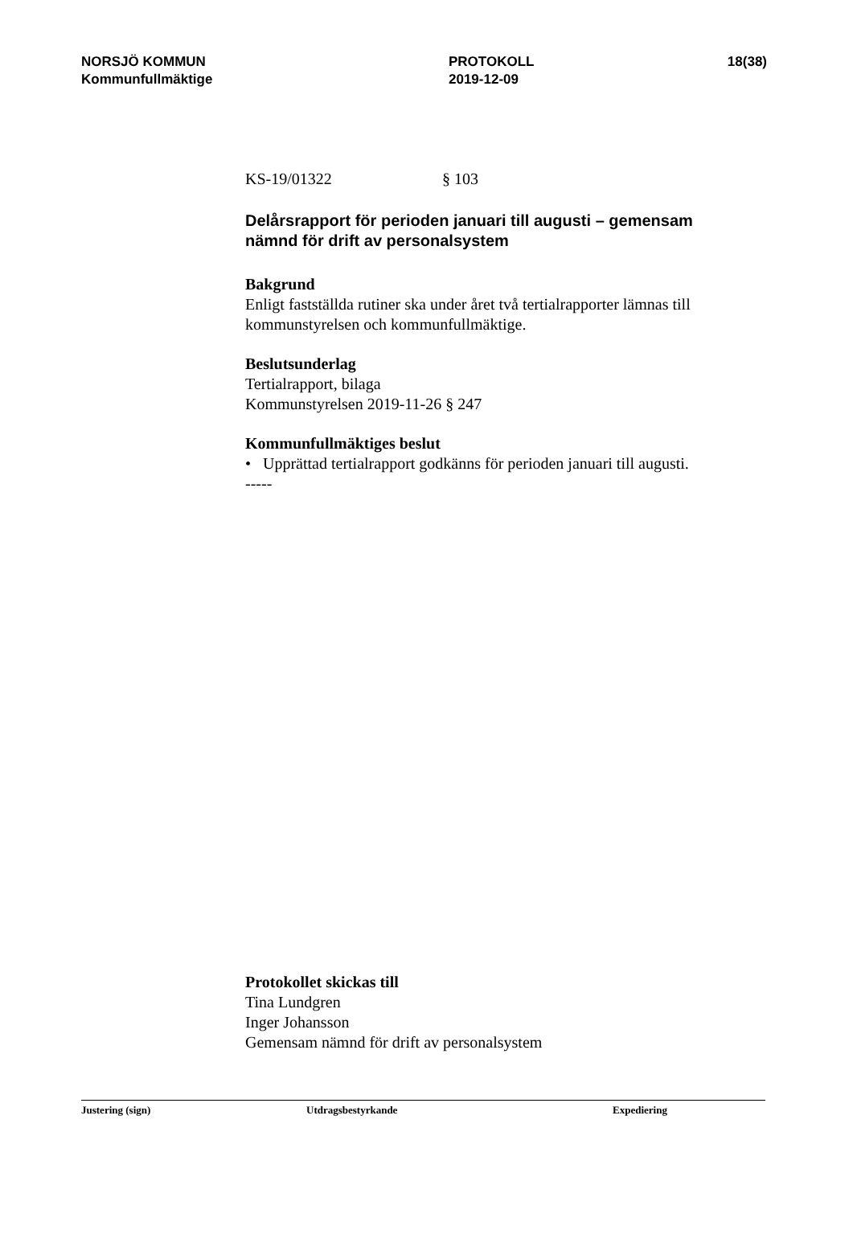NORSJÖ KOMMUN
Kommunfullmäktige
PROTOKOLL
2019-12-09
18(38)
KS-19/01322 § 103
Delårsrapport för perioden januari till augusti – gemensam nämnd för drift av personalsystem
Bakgrund
Enligt fastställda rutiner ska under året två tertialrapporter lämnas till kommunstyrelsen och kommunfullmäktige.
Beslutsunderlag
Tertialrapport, bilaga
Kommunstyrelsen 2019-11-26 § 247
Kommunfullmäktiges beslut
• Upprättad tertialrapport godkänns för perioden januari till augusti.
-----
Protokollet skickas till
Tina Lundgren
Inger Johansson
Gemensam nämnd för drift av personalsystem
Justering (sign) Utdragsbestyrkande Expediering